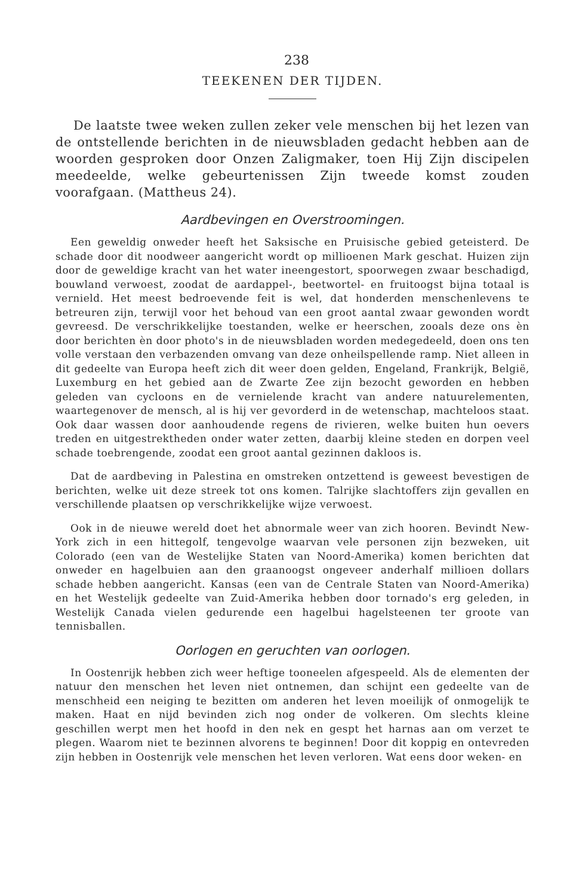238
TEEKENEN DER TIJDEN.
De laatste twee weken zullen zeker vele menschen bij het lezen van de ontstellende berichten in de nieuwsbladen gedacht hebben aan de woorden gesproken door Onzen Zaligmaker, toen Hij Zijn discipelen meedeelde, welke gebeurtenissen Zijn tweede komst zouden voorafgaan. (Mattheus 24).
Aardbevingen en Overstroomingen.
Een geweldig onweder heeft het Saksische en Pruisische gebied geteisterd. De schade door dit noodweer aangericht wordt op millioenen Mark geschat. Huizen zijn door de geweldige kracht van het water ineengestort, spoorwegen zwaar beschadigd, bouwland verwoest, zoodat de aardappel-, beetwortel- en fruitoogst bijna totaal is vernield. Het meest bedroevende feit is wel, dat honderden menschenlevens te betreuren zijn, terwijl voor het behoud van een groot aantal zwaar gewonden wordt gevreesd. De verschrikkelijke toestanden, welke er heerschen, zooals deze ons èn door berichten èn door photo's in de nieuwsbladen worden medegedeeld, doen ons ten volle verstaan den verbazenden omvang van deze onheilspellende ramp. Niet alleen in dit gedeelte van Europa heeft zich dit weer doen gelden, Engeland, Frankrijk, België, Luxemburg en het gebied aan de Zwarte Zee zijn bezocht geworden en hebben geleden van cycloons en de vernielende kracht van andere natuurelementen, waartegenover de mensch, al is hij ver gevorderd in de wetenschap, machteloos staat. Ook daar wassen door aanhoudende regens de rivieren, welke buiten hun oevers treden en uitgestrektheden onder water zetten, daarbij kleine steden en dorpen veel schade toebrengende, zoodat een groot aantal gezinnen dakloos is.
Dat de aardbeving in Palestina en omstreken ontzettend is geweest bevestigen de berichten, welke uit deze streek tot ons komen. Talrijke slachtoffers zijn gevallen en verschillende plaatsen op verschrikkelijke wijze verwoest.
Ook in de nieuwe wereld doet het abnormale weer van zich hooren. Bevindt New-York zich in een hittegolf, tengevolge waarvan vele personen zijn bezweken, uit Colorado (een van de Westelijke Staten van Noord-Amerika) komen berichten dat onweder en hagelbuien aan den graanoogst ongeveer anderhalf millioen dollars schade hebben aangericht. Kansas (een van de Centrale Staten van Noord-Amerika) en het Westelijk gedeelte van Zuid-Amerika hebben door tornado's erg geleden, in Westelijk Canada vielen gedurende een hagelbui hagelsteenen ter groote van tennisballen.
Oorlogen en geruchten van oorlogen.
In Oostenrijk hebben zich weer heftige tooneelen afgespeeld. Als de elementen der natuur den menschen het leven niet ontnemen, dan schijnt een gedeelte van de menschheid een neiging te bezitten om anderen het leven moeilijk of onmogelijk te maken. Haat en nijd bevinden zich nog onder de volkeren. Om slechts kleine geschillen werpt men het hoofd in den nek en gespt het harnas aan om verzet te plegen. Waarom niet te bezinnen alvorens te beginnen! Door dit koppig en ontevreden zijn hebben in Oostenrijk vele menschen het leven verloren. Wat eens door weken- en